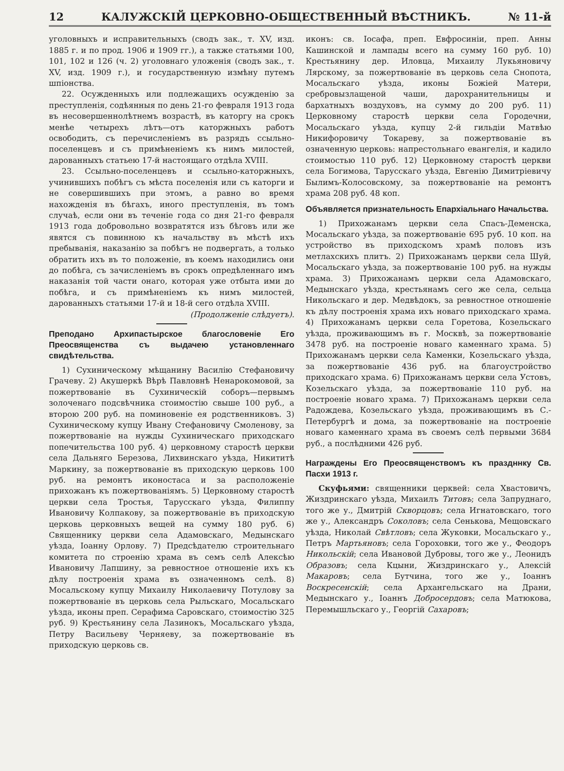12 КАЛУЖСКІЙ ЦЕРКОВНО-ОБЩЕСТВЕННЫЙ ВѢСТНИКЪ. № 11-й
уголовныхъ и исправительныхъ (сводъ зак., т. XV, изд. 1885 г. и по прод. 1906 и 1909 гг.), а также статьями 100, 101, 102 и 126 (ч. 2) уголовнаго уложенія (сводъ зак., т. XV, изд. 1909 г.), и государственную измѣну путемъ шпіонства.
22. Осужденныхъ или подлежащихъ осужденію за преступленія, содѣянныя по день 21-го февраля 1913 года въ несовершеннолѣтнемъ возрастѣ, въ каторгу на срокъ менѣе четырехъ лѣтъ—отъ каторжныхъ работъ освободить, съ перечисленіемъ въ разрядъ ссыльно-поселенцевъ и съ примѣненіемъ къ нимъ милостей, дарованныхъ статьею 17-й настоящаго отдѣла XVIII.
23. Ссыльно-поселенцевъ и ссыльно-каторжныхъ, учинившихъ побѣгъ съ мѣста поселенія или съ каторги и не совершившихъ при этомъ, а равно во время нахожденія въ бѣгахъ, иного преступленія, въ томъ случаѣ, если они въ теченіе года со дня 21-го февраля 1913 года добровольно возвратятся изъ бѣговъ или же явятся съ повинною къ начальству въ мѣстѣ ихъ пребыванія, наказанію за побѣгъ не подвергать, а только обратить ихъ въ то положеніе, въ коемъ находились они до побѣга, съ зачисленіемъ въ срокъ опредѣленнаго имъ наказанія той части онаго, которая уже отбыта ими до побѣга, и съ примѣненіемъ къ нимъ милостей, дарованныхъ статьями 17-й и 18-й сего отдѣла XVIII.
(Продолженіе слѣдуетъ).
Преподано Архипастырское благословеніе Его Преосвященства съ выдачею установленнаго свидѣтельства.
1) Сухиническому мѣщанину Василію Стефановичу Грачеву. 2) Акушеркѣ Вѣрѣ Павловнѣ Ненарокомовой, за пожертвованіе въ Сухиническій соборъ—первымъ золоченаго подсвѣчника стоимостію свыше 100 руб., а второю 200 руб. на поминовеніе ея родственниковъ. 3) Сухиническому купцу Ивану Стефановичу Смоленову, за пожертвованіе на нужды Сухиническаго приходскаго попечительства 100 руб. 4) церковному старостѣ церкви села Дальняго Березова, Лихвинскаго уѣзда, Никититѣ Маркину, за пожертвованіе въ приходскую церковь 100 руб. на ремонтъ иконостаса и за расположеніе прихожанъ къ пожертвованіямъ. 5) Церковному старостѣ церкви села Тростья, Тарусскаго уѣзда, Филиппу Ивановичу Колпакову, за пожертвованіе въ приходскую церковь церковныхъ вещей на сумму 180 руб. 6) Священнику церкви села Адамовскаго, Медынскаго уѣзда, Іоанну Орлову. 7) Предсѣдателю строительнаго комитета по строенію храма въ семъ селѣ Алексѣю Ивановичу Лапшину, за ревностное отношеніе ихъ къ дѣлу построенія храма въ означенномъ селѣ. 8) Мосальскому купцу Михаилу Николаевичу Потулову за пожертвованіе въ церковь села Рыльскаго, Мосальскаго уѣзда, иконы преп. Серафима Саровскаго, стоимостію 325 руб. 9) Крестьянину села Лазинокъ, Мосальскаго уѣзда, Петру Васильеву Черняеву, за пожертвованіе въ приходскую церковь св.
иконъ: св. Іосафа, преп. Евфросиніи, преп. Анны Кашинской и лампады всего на сумму 160 руб. 10) Крестьянину дер. Иловца, Михаилу Лукьяновичу Лярскому, за пожертвованіе въ церковь села Снопота, Мосальскаго уѣзда, иконы Божіей Матери, сребровызлащеной чаши, дарохранительницы и бархатныхъ воздуховъ, на сумму до 200 руб. 11) Церковному старостѣ церкви села Городечни, Мосальскаго уѣзда, купцу 2-й гильдіи Матвѣю Никифоровичу Токареву, за пожертвованіе въ означенную церковь: напрестольнаго евангелія, и кадило стоимостью 110 руб. 12) Церковному старостѣ церкви села Богимова, Тарусскаго уѣзда, Евгенію Димитріевичу Былимъ-Колосовскому, за пожертвованіе на ремонтъ храма 208 руб. 48 коп.
Объявляется признательность Епархіальнаго Начальства.
1) Прихожанамъ церкви села Спасъ-Деменска, Мосальскаго уѣзда, за пожертвованіе 695 руб. 10 коп. на устройство въ приходскомъ храмѣ половъ изъ метлахскихъ плитъ. 2) Прихожанамъ церкви села Шуй, Мосальскаго уѣзда, за пожертвованіе 100 руб. на нужды храма. 3) Прихожанамъ церкви села Адамовскаго, Медынскаго уѣзда, крестьянамъ сего же села, сельца Никольскаго и дер. Медвѣдокъ, за ревностное отношеніе къ дѣлу построенія храма ихъ новаго приходскаго храма. 4) Прихожанамъ церкви села Горетова, Козельскаго уѣзда, проживающимъ въ г. Москвѣ, за пожертвованіе 3478 руб. на построеніе новаго каменнаго храма. 5) Прихожанамъ церкви села Каменки, Козельскаго уѣзда, за пожертвованіе 436 руб. на благоустройство приходскаго храма. 6) Прихожанамъ церкви села Устовъ, Козельскаго уѣзда, за пожертвованіе 110 руб. на построеніе новаго храма. 7) Прихожанамъ церкви села Радождева, Козельскаго уѣзда, проживающимъ въ С.-Петербургѣ и дома, за пожертвованіе на построеніе новаго каменнаго храма въ своемъ селѣ первыми 3684 руб., а послѣдними 426 руб.
Награждены Его Преосвященствомъ къ праздннку Св. Пасхи 1913 г.
Скуфьями: священники церквей: села Хвастовичъ, Жиздринскаго уѣзда, Михаилъ Титовъ; села Запруднаго, того же у., Дмитрій Скворцовъ; села Игнатовскаго, того же у., Александръ Соколовъ; села Сенькова, Мещовскаго уѣзда, Николай Свѣтловъ; села Жуковки, Мосальскаго у., Петръ Мартьяновъ; села Гороховки, того же у., Феодоръ Никольскій; села Ивановой Дубровы, того же у., Леонидъ Образовъ; села Кцыни, Жиздринскаго у., Алексій Макаровъ; села Бутчина, того же у., Іоаннъ Воскресенскій; села Архангельскаго на Драни, Медынскаго у., Іоаннъ Добросердовъ; села Матюкова, Перемышльскаго у., Георгій Сахаровъ;